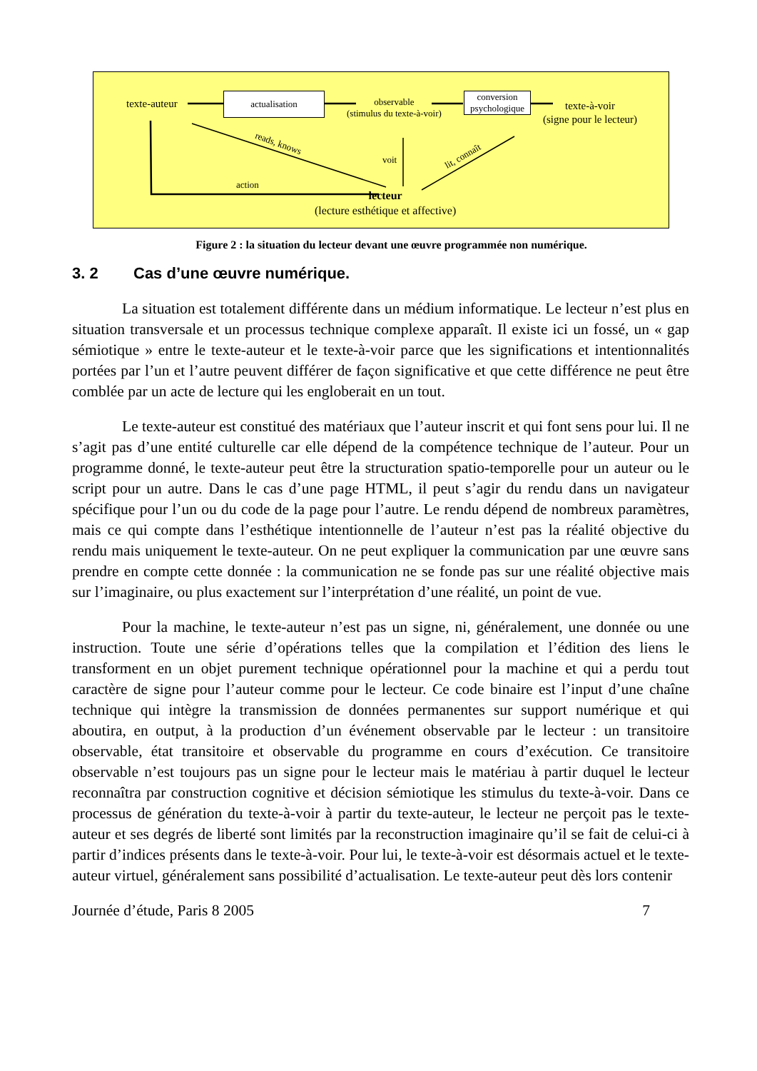texte-auteur
actualisation
observable
(stimulus du texte-à-voir)
conversion
psychologique
texte-à-voir
(signe pour le lecteur)
reads, knows
voit lit, connaît
action
lecteur
(lecture esthétique et affective)
Figure 2 : la situation du lecteur devant une œuvre programmée non numérique.
3. 2 Cas d’une œuvre numérique.
La situation est totalement différente dans un médium informatique. Le lecteur n’est plus en situation transversale et un processus technique complexe apparaît. Il existe ici un fossé, un « gap sémiotique » entre le texte-auteur et le texte-à-voir parce que les significations et intentionnalités portées par l’un et l’autre peuvent différer de façon significative et que cette différence ne peut être comblée par un acte de lecture qui les engloberait en un tout.
Le texte-auteur est constitué des matériaux que l’auteur inscrit et qui font sens pour lui. Il ne s’agit pas d’une entité culturelle car elle dépend de la compétence technique de l’auteur. Pour un programme donné, le texte-auteur peut être la structuration spatio-temporelle pour un auteur ou le script pour un autre. Dans le cas d’une page HTML, il peut s’agir du rendu dans un navigateur spécifique pour l’un ou du code de la page pour l’autre. Le rendu dépend de nombreux paramètres, mais ce qui compte dans l’esthétique intentionnelle de l’auteur n’est pas la réalité objective du rendu mais uniquement le texte-auteur. On ne peut expliquer la communication par une œuvre sans prendre en compte cette donnée : la communication ne se fonde pas sur une réalité objective mais sur l’imaginaire, ou plus exactement sur l’interprétation d’une réalité, un point de vue.
Pour la machine, le texte-auteur n’est pas un signe, ni, généralement, une donnée ou une instruction. Toute une série d’opérations telles que la compilation et l’édition des liens le transforment en un objet purement technique opérationnel pour la machine et qui a perdu tout caractère de signe pour l’auteur comme pour le lecteur. Ce code binaire est l’input d’une chaîne technique qui intègre la transmission de données permanentes sur support numérique et qui aboutira, en output, à la production d’un événement observable par le lecteur : un transitoire observable, état transitoire et observable du programme en cours d’exécution. Ce transitoire observable n’est toujours pas un signe pour le lecteur mais le matériau à partir duquel le lecteur reconnaîtra par construction cognitive et décision sémiotique les stimulus du texte-à-voir. Dans ce processus de génération du texte-à-voir à partir du texte-auteur, le lecteur ne perçoit pas le texte-auteur et ses degrés de liberté sont limités par la reconstruction imaginaire qu’il se fait de celui-ci à partir d’indices présents dans le texte-à-voir. Pour lui, le texte-à-voir est désormais actuel et le texte-auteur virtuel, généralement sans possibilité d’actualisation. Le texte-auteur peut dès lors contenir
Journée d’étude, Paris 8 2005 7